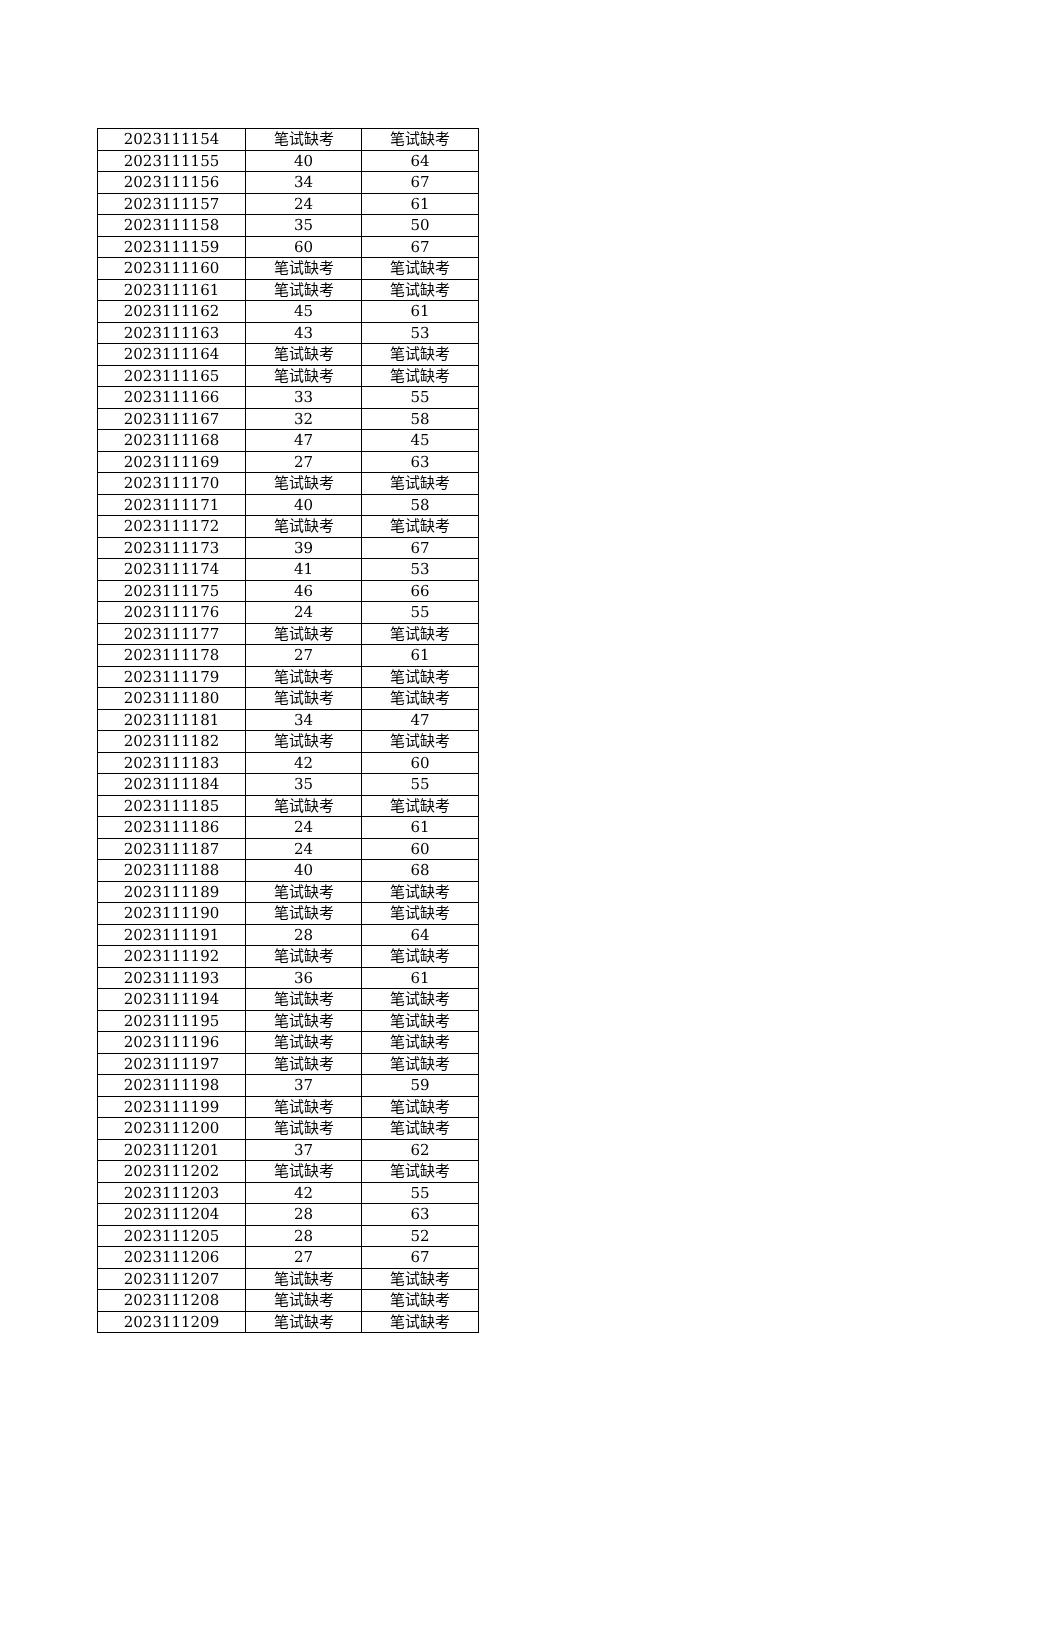| 2023111154 | 笔试缺考 | 笔试缺考 |
| 2023111155 | 40 | 64 |
| 2023111156 | 34 | 67 |
| 2023111157 | 24 | 61 |
| 2023111158 | 35 | 50 |
| 2023111159 | 60 | 67 |
| 2023111160 | 笔试缺考 | 笔试缺考 |
| 2023111161 | 笔试缺考 | 笔试缺考 |
| 2023111162 | 45 | 61 |
| 2023111163 | 43 | 53 |
| 2023111164 | 笔试缺考 | 笔试缺考 |
| 2023111165 | 笔试缺考 | 笔试缺考 |
| 2023111166 | 33 | 55 |
| 2023111167 | 32 | 58 |
| 2023111168 | 47 | 45 |
| 2023111169 | 27 | 63 |
| 2023111170 | 笔试缺考 | 笔试缺考 |
| 2023111171 | 40 | 58 |
| 2023111172 | 笔试缺考 | 笔试缺考 |
| 2023111173 | 39 | 67 |
| 2023111174 | 41 | 53 |
| 2023111175 | 46 | 66 |
| 2023111176 | 24 | 55 |
| 2023111177 | 笔试缺考 | 笔试缺考 |
| 2023111178 | 27 | 61 |
| 2023111179 | 笔试缺考 | 笔试缺考 |
| 2023111180 | 笔试缺考 | 笔试缺考 |
| 2023111181 | 34 | 47 |
| 2023111182 | 笔试缺考 | 笔试缺考 |
| 2023111183 | 42 | 60 |
| 2023111184 | 35 | 55 |
| 2023111185 | 笔试缺考 | 笔试缺考 |
| 2023111186 | 24 | 61 |
| 2023111187 | 24 | 60 |
| 2023111188 | 40 | 68 |
| 2023111189 | 笔试缺考 | 笔试缺考 |
| 2023111190 | 笔试缺考 | 笔试缺考 |
| 2023111191 | 28 | 64 |
| 2023111192 | 笔试缺考 | 笔试缺考 |
| 2023111193 | 36 | 61 |
| 2023111194 | 笔试缺考 | 笔试缺考 |
| 2023111195 | 笔试缺考 | 笔试缺考 |
| 2023111196 | 笔试缺考 | 笔试缺考 |
| 2023111197 | 笔试缺考 | 笔试缺考 |
| 2023111198 | 37 | 59 |
| 2023111199 | 笔试缺考 | 笔试缺考 |
| 2023111200 | 笔试缺考 | 笔试缺考 |
| 2023111201 | 37 | 62 |
| 2023111202 | 笔试缺考 | 笔试缺考 |
| 2023111203 | 42 | 55 |
| 2023111204 | 28 | 63 |
| 2023111205 | 28 | 52 |
| 2023111206 | 27 | 67 |
| 2023111207 | 笔试缺考 | 笔试缺考 |
| 2023111208 | 笔试缺考 | 笔试缺考 |
| 2023111209 | 笔试缺考 | 笔试缺考 |